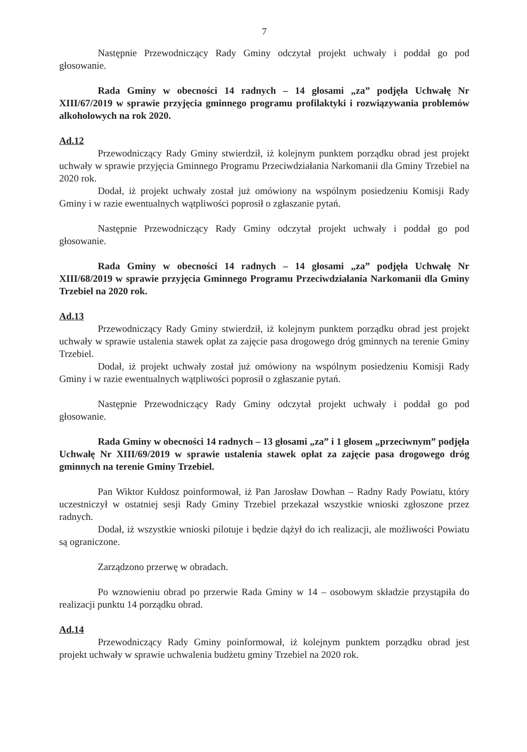7
Następnie Przewodniczący Rady Gminy odczytał projekt uchwały i poddał go pod głosowanie.
Rada Gminy w obecności 14 radnych – 14 głosami „za” podjęła Uchwałę Nr XIII/67/2019 w sprawie przyjęcia gminnego programu profilaktyki i rozwiązywania problemów alkoholowych na rok 2020.
Ad.12
Przewodniczący Rady Gminy stwierdził, iż kolejnym punktem porządku obrad jest projekt uchwały w sprawie przyjęcia Gminnego Programu Przeciwdziałania Narkomanii dla Gminy Trzebiel na 2020 rok.
Dodał, iż projekt uchwały został już omówiony na wspólnym posiedzeniu Komisji Rady Gminy i w razie ewentualnych wątpliwości poprosił o zgłaszanie pytań.
Następnie Przewodniczący Rady Gminy odczytał projekt uchwały i poddał go pod głosowanie.
Rada Gminy w obecności 14 radnych – 14 głosami „za” podjęła Uchwałę Nr XIII/68/2019 w sprawie przyjęcia Gminnego Programu Przeciwdziałania Narkomanii dla Gminy Trzebiel na 2020 rok.
Ad.13
Przewodniczący Rady Gminy stwierdził, iż kolejnym punktem porządku obrad jest projekt uchwały w sprawie ustalenia stawek opłat za zajęcie pasa drogowego dróg gminnych na terenie Gminy Trzebiel.
Dodał, iż projekt uchwały został już omówiony na wspólnym posiedzeniu Komisji Rady Gminy i w razie ewentualnych wątpliwości poprosił o zgłaszanie pytań.
Następnie Przewodniczący Rady Gminy odczytał projekt uchwały i poddał go pod głosowanie.
Rada Gminy w obecności 14 radnych – 13 głosami „za” i 1 głosem „przeciwnym” podjęła Uchwałę Nr XIII/69/2019 w sprawie ustalenia stawek opłat za zajęcie pasa drogowego dróg gminnych na terenie Gminy Trzebiel.
Pan Wiktor Kułdosz poinformował, iż Pan Jarosław Dowhan – Radny Rady Powiatu, który uczestniczył w ostatniej sesji Rady Gminy Trzebiel przekazał wszystkie wnioski zgłoszone przez radnych.
Dodał, iż wszystkie wnioski pilotuje i będzie dążył do ich realizacji, ale możliwości Powiatu są ograniczone.
Zarządzono przerwę w obradach.
Po wznowieniu obrad po przerwie Rada Gminy w 14 – osobowym składzie przystąpiła do realizacji punktu 14 porządku obrad.
Ad.14
Przewodniczący Rady Gminy poinformował, iż kolejnym punktem porządku obrad jest projekt uchwały w sprawie uchwalenia budżetu gminy Trzebiel na 2020 rok.